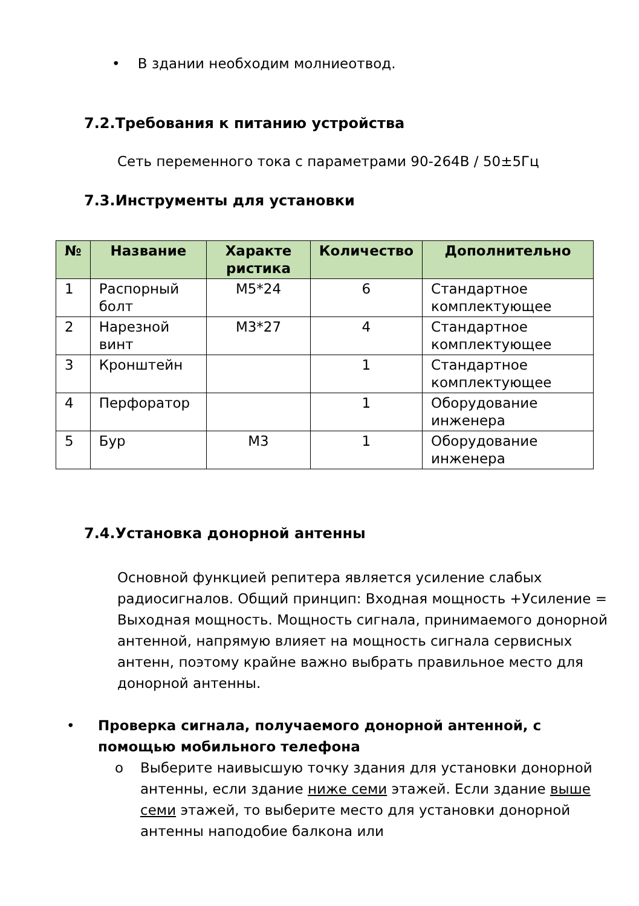• В здании необходим молниеотвод.
7.2.Требования к питанию устройства
Сеть переменного тока с параметрами 90-264В / 50±5Гц
7.3.Инструменты для установки
| № | Название | Характе ристика | Количество | Дополнительно |
| --- | --- | --- | --- | --- |
| 1 | Распорный болт | M5*24 | 6 | Стандартное комплектующее |
| 2 | Нарезной винт | M3*27 | 4 | Стандартное комплектующее |
| 3 | Кронштейн | | 1 | Стандартное комплектующее |
| 4 | Перфоратор | | 1 | Оборудование инженера |
| 5 | Бур | M3 | 1 | Оборудование инженера |
7.4.Установка донорной антенны
Основной функцией репитера является усиление слабых радиосигналов. Общий принцип: Входная мощность +Усиление = Выходная мощность. Мощность сигнала, принимаемого донорной антенной, напрямую влияет на мощность сигнала сервисных антенн, поэтому крайне важно выбрать правильное место для донорной антенны.
• Проверка сигнала, получаемого донорной антенной, с помощью мобильного телефона
o Выберите наивысшую точку здания для установки донорной антенны, если здание ниже семи этажей. Если здание выше семи этажей, то выберите место для установки донорной антенны наподобие балкона или